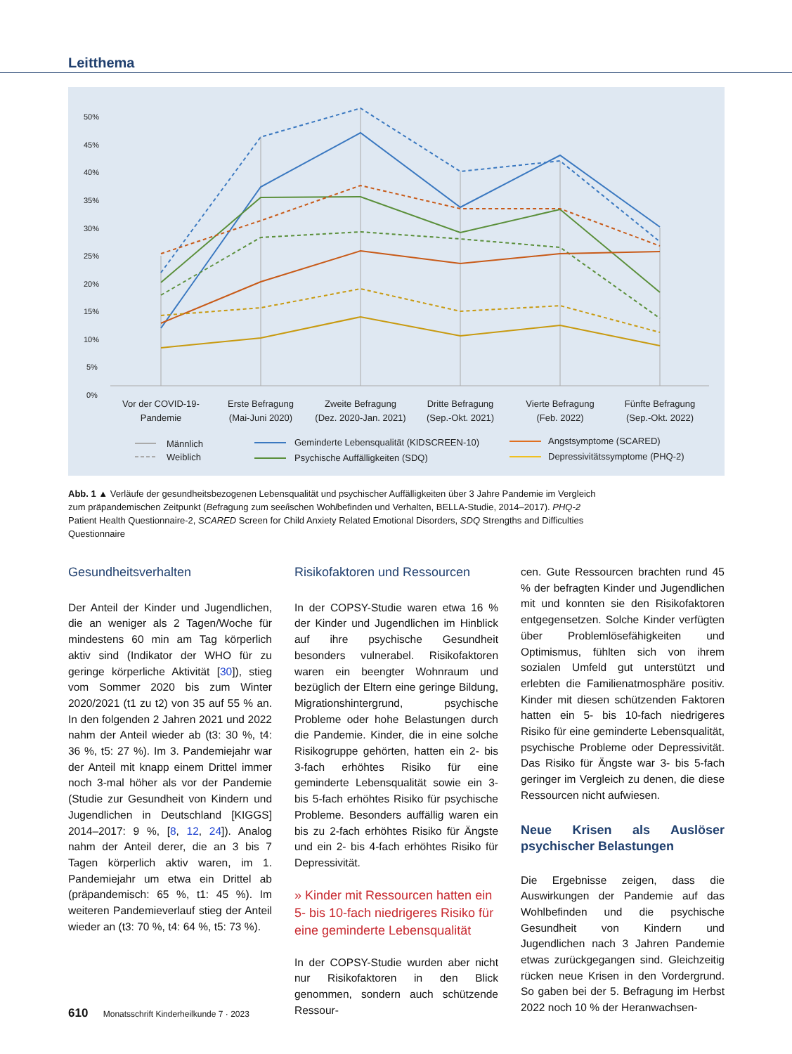Leitthema
50%
45%
40%
35%
30%
25%
20%
15%
10%
5%
0%
Vor der COVID-19-
Pandemie
Erste Befragung
(Mai-Juni 2020)
Zweite Befragung
(Dez. 2020-Jan. 2021)
Dritte Befragung
(Sep.-Okt. 2021)
Vierte Befragung
(Feb. 2022)
Fünfte Befragung
(Sep.-Okt. 2022)
Männlich
Weiblich
Geminderte Lebensqualität (KIDSCREEN-10)
Psychische Auffälligkeiten (SDQ)
Angstsymptome (SCARED)
Depressivitätssymptome (PHQ-2)
Abb. 1 ▲ Verläufe der gesundheitsbezogenen Lebensqualität und psychischer Auffälligkeiten über 3 Jahre Pandemie im Vergleich zum präpandemischen Zeitpunkt (Befragung zum seelischen Wohlbefinden und Verhalten, BELLA-Studie, 2014–2017). PHQ-2 Patient Health Questionnaire-2, SCARED Screen for Child Anxiety Related Emotional Disorders, SDQ Strengths and Difficulties Questionnaire
Gesundheitsverhalten
Der Anteil der Kinder und Jugendlichen, die an weniger als 2 Tagen/Woche für mindestens 60 min am Tag körperlich aktiv sind (Indikator der WHO für zu geringe körperliche Aktivität [30]), stieg vom Sommer 2020 bis zum Winter 2020/2021 (t1 zu t2) von 35 auf 55 % an. In den folgenden 2 Jahren 2021 und 2022 nahm der Anteil wieder ab (t3: 30 %, t4: 36 %, t5: 27 %). Im 3. Pandemiejahr war der Anteil mit knapp einem Drittel immer noch 3-mal höher als vor der Pandemie (Studie zur Gesundheit von Kindern und Jugendlichen in Deutschland [KIGGS] 2014–2017: 9 %, [8, 12, 24]). Analog nahm der Anteil derer, die an 3 bis 7 Tagen körperlich aktiv waren, im 1. Pandemiejahr um etwa ein Drittel ab (präpandemisch: 65 %, t1: 45 %). Im weiteren Pandemieverlauf stieg der Anteil wieder an (t3: 70 %, t4: 64 %, t5: 73 %).
Risikofaktoren und Ressourcen
In der COPSY-Studie waren etwa 16 % der Kinder und Jugendlichen im Hinblick auf ihre psychische Gesundheit besonders vulnerabel. Risikofaktoren waren ein beengter Wohnraum und bezüglich der Eltern eine geringe Bildung, Migrationshintergrund, psychische Probleme oder hohe Belastungen durch die Pandemie. Kinder, die in eine solche Risikogruppe gehörten, hatten ein 2- bis 3-fach erhöhtes Risiko für eine geminderte Lebensqualität sowie ein 3- bis 5-fach erhöhtes Risiko für psychische Probleme. Besonders auffällig waren ein bis zu 2-fach erhöhtes Risiko für Ängste und ein 2- bis 4-fach erhöhtes Risiko für Depressivität.
» Kinder mit Ressourcen hatten ein 5- bis 10-fach niedrigeres Risiko für eine geminderte Lebensqualität
In der COPSY-Studie wurden aber nicht nur Risikofaktoren in den Blick genommen, sondern auch schützende Ressour-
cen. Gute Ressourcen brachten rund 45 % der befragten Kinder und Jugendlichen mit und konnten sie den Risikofaktoren entgegensetzen. Solche Kinder verfügten über Problemlösefähigkeiten und Optimismus, fühlten sich von ihrem sozialen Umfeld gut unterstützt und erlebten die Familienatmosphäre positiv. Kinder mit diesen schützenden Faktoren hatten ein 5- bis 10-fach niedrigeres Risiko für eine geminderte Lebensqualität, psychische Probleme oder Depressivität. Das Risiko für Ängste war 3- bis 5-fach geringer im Vergleich zu denen, die diese Ressourcen nicht aufwiesen.
Neue Krisen als Auslöser psychischer Belastungen
Die Ergebnisse zeigen, dass die Auswirkungen der Pandemie auf das Wohlbefinden und die psychische Gesundheit von Kindern und Jugendlichen nach 3 Jahren Pandemie etwas zurückgegangen sind. Gleichzeitig rücken neue Krisen in den Vordergrund. So gaben bei der 5. Befragung im Herbst 2022 noch 10 % der Heranwachsen-
610 Monatsschrift Kinderheilkunde 7 · 2023